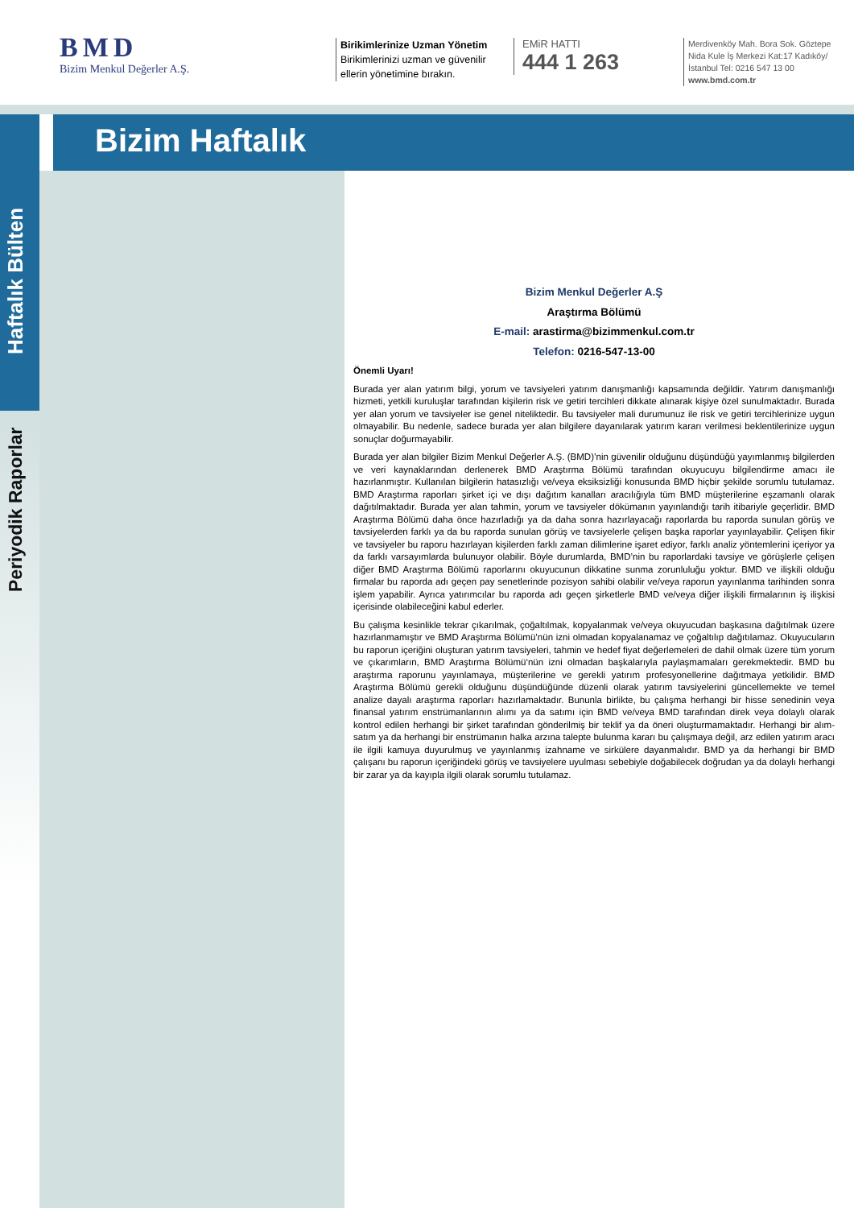BMD
Bizim Menkul Değerler A.Ş.
Birikimlerinize Uzman Yönetim
Birikimlerinizi uzman ve güvenilir ellerin yönetimine bırakın.
EMiR HATTI
444 1 263
Merdivenköy Mah. Bora Sok. Göztepe Nida Kule İş Merkezi Kat:17 Kadıköy/İstanbul Tel: 0216 547 13 00
www.bmd.com.tr
Bizim Haftalık
Haftalık Bülten
Periyodik Raporlar
Bizim Menkul Değerler A.Ş
Araştırma Bölümü
E-mail: arastirma@bizimmenkul.com.tr
Telefon: 0216-547-13-00
Önemli Uyarı!
Burada yer alan yatırım bilgi, yorum ve tavsiyeleri yatırım danışmanlığı kapsamında değildir. Yatırım danışmanlığı hizmeti, yetkili kuruluşlar tarafından kişilerin risk ve getiri tercihleri dikkate alınarak kişiye özel sunulmaktadır. Burada yer alan yorum ve tavsiyeler ise genel niteliktedir. Bu tavsiyeler mali durumunuz ile risk ve getiri tercihlerinize uygun olmayabilir. Bu nedenle, sadece burada yer alan bilgilere dayanılarak yatırım kararı verilmesi beklentilerinize uygun sonuçlar doğurmayabilir.
Burada yer alan bilgiler Bizim Menkul Değerler A.Ş. (BMD)’nin güvenilir olduğunu düşündüğü yayımlanmış bilgilerden ve veri kaynaklarından derlenerek BMD Araştırma Bölümü tarafından okuyucuyu bilgilendirme amacı ile hazırlanmıştır. Kullanılan bilgilerin hatasızlığı ve/veya eksiksizliği konusunda BMD hiçbir şekilde sorumlu tutulamaz. BMD Araştırma raporları şirket içi ve dışı dağıtım kanalları aracılığıyla tüm BMD müşterilerine eşzamanlı olarak dağıtılmaktadır. Burada yer alan tahmin, yorum ve tavsiyeler dökümanın yayınlandığı tarih itibariyle geçerlidir. BMD Araştırma Bölümü daha önce hazırladığı ya da daha sonra hazırlayacağı raporlarda bu raporda sunulan görüş ve tavsiyelerden farklı ya da bu raporda sunulan görüş ve tavsiyelerle çelişen başka raporlar yayınlayabilir. Çelişen fikir ve tavsiyeler bu raporu hazırlayan kişilerden farklı zaman dilimlerine işaret ediyor, farklı analiz yöntemlerini içeriyor ya da farklı varsayımlarda bulunuyor olabilir. Böyle durumlarda, BMD’nin bu raporlardaki tavsiye ve görüşlerle çelişen diğer BMD Araştırma Bölümü raporlarını okuyucunun dikkatine sunma zorunluluğu yoktur. BMD ve ilişkili olduğu firmalar bu raporda adı geçen pay senetlerinde pozisyon sahibi olabilir ve/veya raporun yayınlanma tarihinden sonra işlem yapabilir. Ayrıca yatırımcılar bu raporda adı geçen şirketlerle BMD ve/veya diğer ilişkili firmalarının iş ilişkisi içerisinde olabileceğini kabul ederler.
Bu çalışma kesinlikle tekrar çıkarılmak, çoğaltılmak, kopyalanmak ve/veya okuyucudan başkasına dağıtılmak üzere hazırlanmamıştır ve BMD Araştırma Bölümü’nün izni olmadan kopyalanamaz ve çoğaltılıp dağıtılamaz. Okuyucuların bu raporun içeriğini oluşturan yatırım tavsiyeleri, tahmin ve hedef fiyat değerlemeleri de dahil olmak üzere tüm yorum ve çıkarımların, BMD Araştırma Bölümü‘nün izni olmadan başkalarıyla paylaşmamaları gerekmektedir. BMD bu araştırma raporunu yayınlamaya, müşterilerine ve gerekli yatırım profesyonellerine dağıtmaya yetkilidir. BMD Araştırma Bölümü gerekli olduğunu düşündüğünde düzenli olarak yatırım tavsiyelerini güncellemekte ve temel analize dayalı araştırma raporları hazırlamaktadır. Bununla birlikte, bu çalışma herhangi bir hisse senedinin veya finansal yatırım enstrümanlarının alımı ya da satımı için BMD ve/veya BMD tarafından direk veya dolaylı olarak kontrol edilen herhangi bir şirket tarafından gönderilmiş bir teklif ya da öneri oluşturmamaktadır. Herhangi bir alım-satım ya da herhangi bir enstrümanın halka arzına talepte bulunma kararı bu çalışmaya değil, arz edilen yatırım aracı ile ilgili kamuya duyurulmuş ve yayınlanmış izahname ve sirkülere dayanmalıdır. BMD ya da herhangi bir BMD çalışanı bu raporun içeriğindeki görüş ve tavsiyelere uyulması sebebiyle doğabilecek doğrudan ya da dolaylı herhangi bir zarar ya da kayıpla ilgili olarak sorumlu tutulamaz.